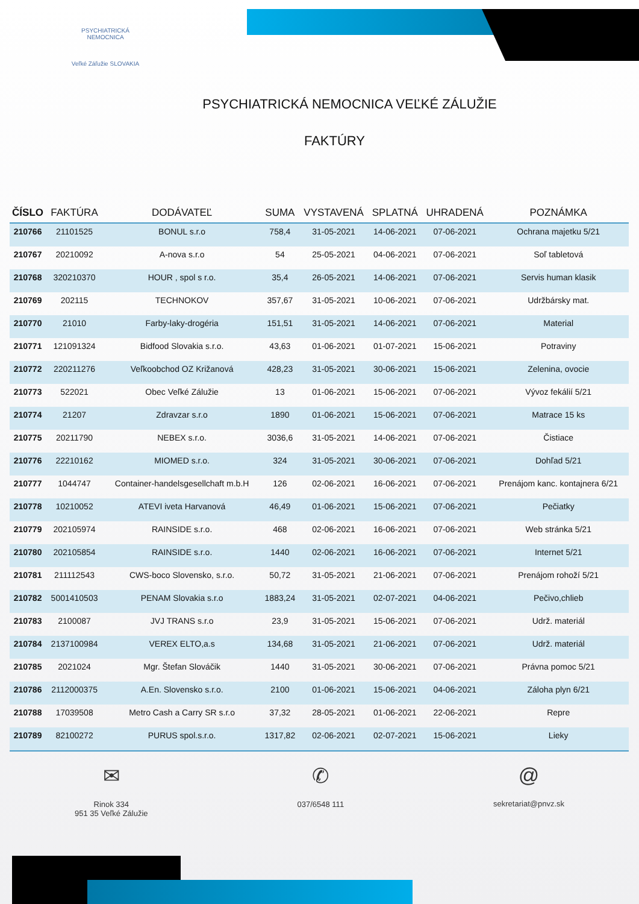PSYCHIATRICKÁ NEMOCNICA
Veľké Záľužie SLOVAKIA
PSYCHIATRICKÁ NEMOCNICA VEĽKÉ ZÁLUŽIE
FAKTÚRY
| ČÍSLO | FAKTÚRA | DODÁVATEĽ | SUMA | VYSTAVENÁ | SPLATNÁ | UHRADENÁ | POZNÁMKA |
| --- | --- | --- | --- | --- | --- | --- | --- |
| 210766 | 21101525 | BONUL s.r.o | 758,4 | 31-05-2021 | 14-06-2021 | 07-06-2021 | Ochrana majetku 5/21 |
| 210767 | 20210092 | A-nova s.r.o | 54 | 25-05-2021 | 04-06-2021 | 07-06-2021 | Soľ tabletová |
| 210768 | 320210370 | HOUR , spol s r.o. | 35,4 | 26-05-2021 | 14-06-2021 | 07-06-2021 | Servis human klasik |
| 210769 | 202115 | TECHNOKOV | 357,67 | 31-05-2021 | 10-06-2021 | 07-06-2021 | Udržbársky mat. |
| 210770 | 21010 | Farby-laky-drogéria | 151,51 | 31-05-2021 | 14-06-2021 | 07-06-2021 | Material |
| 210771 | 121091324 | Bidfood Slovakia s.r.o. | 43,63 | 01-06-2021 | 01-07-2021 | 15-06-2021 | Potraviny |
| 210772 | 220211276 | Veľkoobchod OZ Križanová | 428,23 | 31-05-2021 | 30-06-2021 | 15-06-2021 | Zelenina, ovocie |
| 210773 | 522021 | Obec Veľké Zálužie | 13 | 01-06-2021 | 15-06-2021 | 07-06-2021 | Vývoz fekálií 5/21 |
| 210774 | 21207 | Zdravzar s.r.o | 1890 | 01-06-2021 | 15-06-2021 | 07-06-2021 | Matrace 15 ks |
| 210775 | 20211790 | NEBEX s.r.o. | 3036,6 | 31-05-2021 | 14-06-2021 | 07-06-2021 | Čistiace |
| 210776 | 22210162 | MIOMED s.r.o. | 324 | 31-05-2021 | 30-06-2021 | 07-06-2021 | Dohľad 5/21 |
| 210777 | 1044747 | Container-handelsgesellchaft m.b.H | 126 | 02-06-2021 | 16-06-2021 | 07-06-2021 | Prenájom kanc. kontajnera 6/21 |
| 210778 | 10210052 | ATEVI iveta Harvanová | 46,49 | 01-06-2021 | 15-06-2021 | 07-06-2021 | Pečiatky |
| 210779 | 202105974 | RAINSIDE s.r.o. | 468 | 02-06-2021 | 16-06-2021 | 07-06-2021 | Web stránka 5/21 |
| 210780 | 202105854 | RAINSIDE s.r.o. | 1440 | 02-06-2021 | 16-06-2021 | 07-06-2021 | Internet 5/21 |
| 210781 | 211112543 | CWS-boco Slovensko, s.r.o. | 50,72 | 31-05-2021 | 21-06-2021 | 07-06-2021 | Prenájom rohoží 5/21 |
| 210782 | 5001410503 | PENAM Slovakia s.r.o | 1883,24 | 31-05-2021 | 02-07-2021 | 04-06-2021 | Pečivo,chlieb |
| 210783 | 2100087 | JVJ TRANS s.r.o | 23,9 | 31-05-2021 | 15-06-2021 | 07-06-2021 | Udrž. materiál |
| 210784 | 2137100984 | VEREX ELTO,a.s | 134,68 | 31-05-2021 | 21-06-2021 | 07-06-2021 | Udrž. materiál |
| 210785 | 2021024 | Mgr. Štefan Slováčik | 1440 | 31-05-2021 | 30-06-2021 | 07-06-2021 | Právna pomoc 5/21 |
| 210786 | 2112000375 | A.En. Slovensko s.r.o. | 2100 | 01-06-2021 | 15-06-2021 | 04-06-2021 | Záloha plyn 6/21 |
| 210788 | 17039508 | Metro Cash a Carry SR s.r.o | 37,32 | 28-05-2021 | 01-06-2021 | 22-06-2021 | Repre |
| 210789 | 82100272 | PURUS spol.s.r.o. | 1317,82 | 02-06-2021 | 02-07-2021 | 15-06-2021 | Lieky |
✉
Rinok 334
951 35 Veľké Zálužie
✆
037/6548 111
@
sekretariat@pnvz.sk